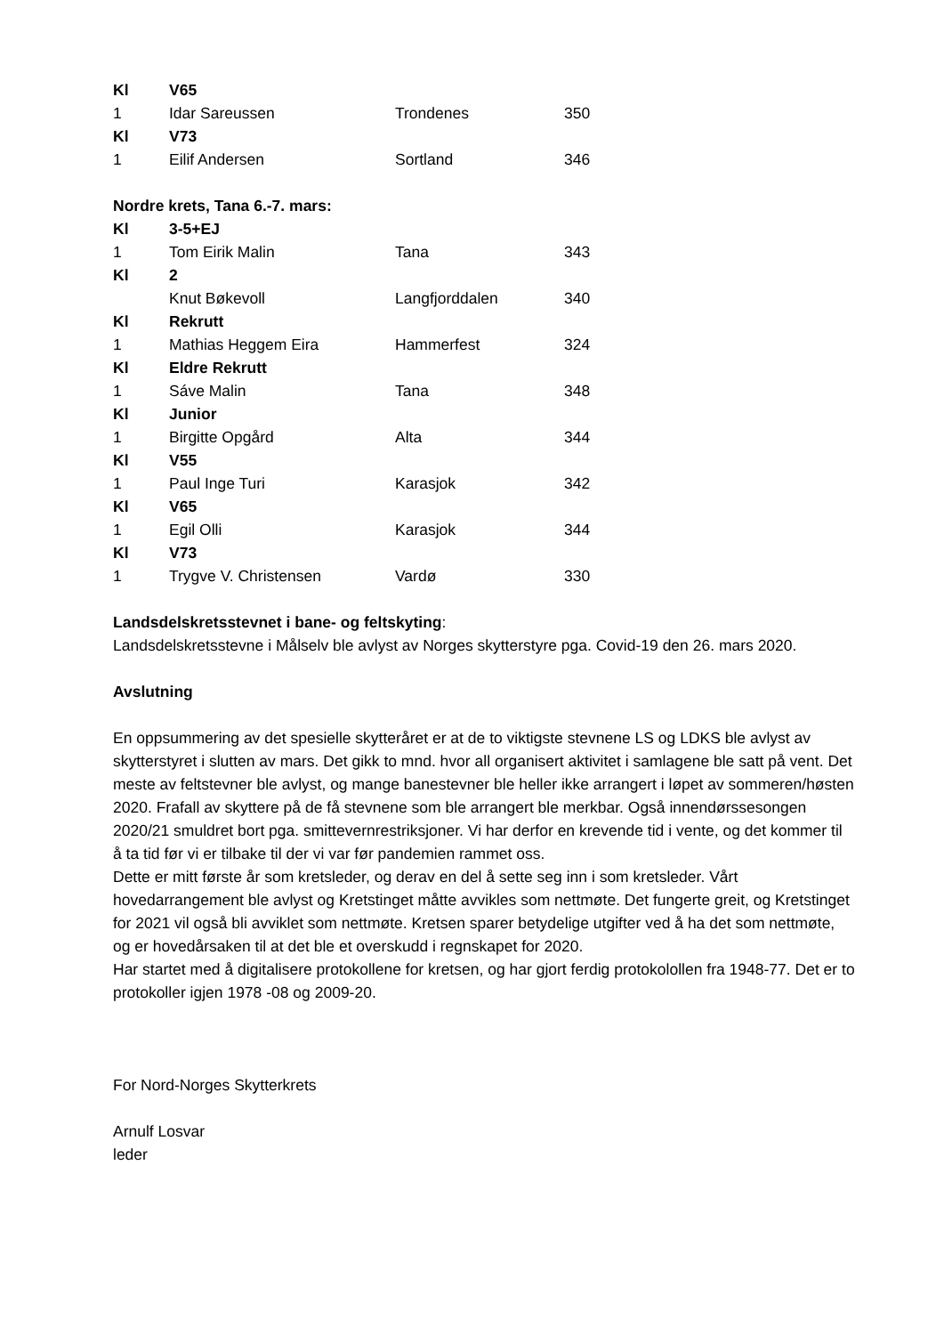| Kl | V65 | | |
| 1 | Idar Sareussen | Trondenes | 350 |
| Kl | V73 | | |
| 1 | Eilif Andersen | Sortland | 346 |
Nordre krets, Tana 6.-7. mars:
| Kl | 3-5+EJ | | |
| 1 | Tom Eirik Malin | Tana | 343 |
| Kl | 2 | | |
| | Knut Bøkevoll | Langfjorddalen | 340 |
| Kl | Rekrutt | | |
| 1 | Mathias Heggem Eira | Hammerfest | 324 |
| Kl | Eldre Rekrutt | | |
| 1 | Sáve Malin | Tana | 348 |
| Kl | Junior | | |
| 1 | Birgitte Opgård | Alta | 344 |
| Kl | V55 | | |
| 1 | Paul Inge Turi | Karasjok | 342 |
| Kl | V65 | | |
| 1 | Egil Olli | Karasjok | 344 |
| Kl | V73 | | |
| 1 | Trygve V. Christensen | Vardø | 330 |
Landsdelskretsstevnet i bane- og feltskyting:
Landsdelskretsstevne i Målselv ble avlyst av Norges skytterstyre pga. Covid-19 den 26. mars 2020.
Avslutning
En oppsummering av det spesielle skytteråret er at de to viktigste stevnene LS og LDKS ble avlyst av skytterstyret i slutten av mars. Det gikk to mnd. hvor all organisert aktivitet i samlagene ble satt på vent. Det meste av feltstevner ble avlyst, og mange banestevner ble heller ikke arrangert i løpet av sommeren/høsten 2020. Frafall av skyttere på de få stevnene som ble arrangert ble merkbar. Også innendørssesongen 2020/21 smuldret bort pga. smittevernrestriksjoner. Vi har derfor en krevende tid i vente, og det kommer til å ta tid før vi er tilbake til der vi var før pandemien rammet oss.
Dette er mitt første år som kretsleder, og derav en del å sette seg inn i som kretsleder. Vårt hovedarrangement ble avlyst og Kretstinget måtte avvikles som nettmøte. Det fungerte greit, og Kretstinget for 2021 vil også bli avviklet som nettmøte. Kretsen sparer betydelige utgifter ved å ha det som nettmøte, og er hovedårsaken til at det ble et overskudd i regnskapet for 2020.
Har startet med å digitalisere protokollene for kretsen, og har gjort ferdig protokolollen fra 1948-77. Det er to protokoller igjen 1978 -08 og 2009-20.
For Nord-Norges Skytterkrets
Arnulf Losvar
leder